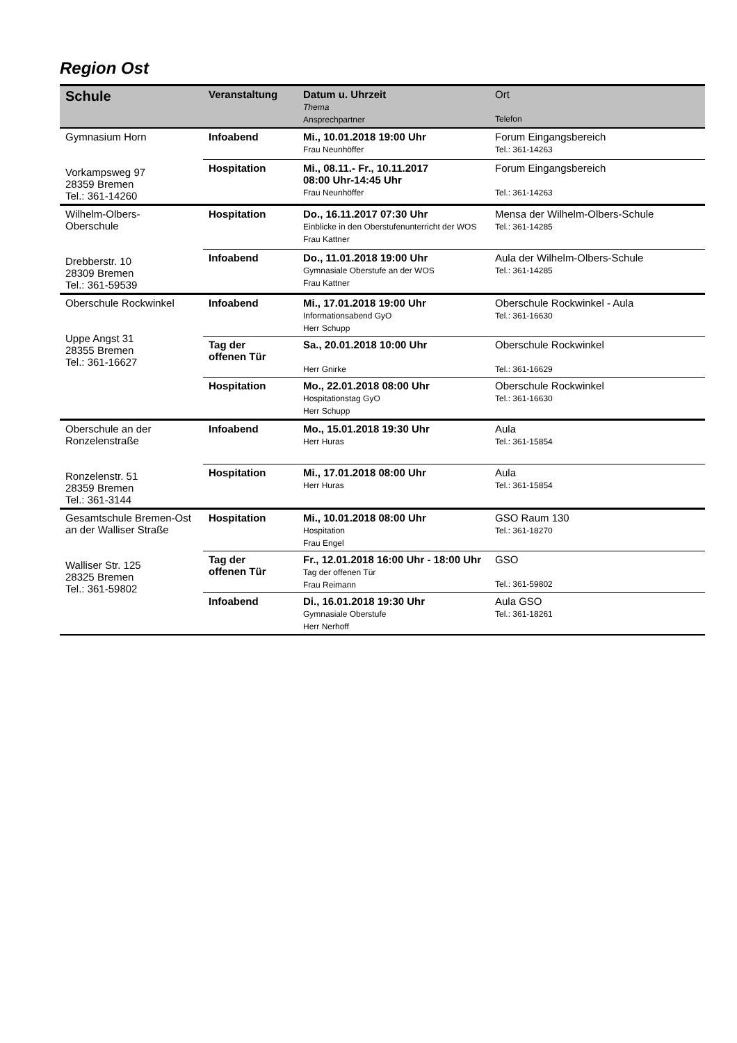Region Ost
| Schule | Veranstaltung | Datum u. Uhrzeit Thema Ansprechpartner | Ort Telefon |
| --- | --- | --- | --- |
| Gymnasium Horn Vorkampsweg 97 28359 Bremen Tel.: 361-14260 | Infoabend | Mi., 10.01.2018 19:00 Uhr Frau Neunhöffer | Forum Eingangsbereich Tel.: 361-14263 |
| | Hospitation | Mi., 08.11.- Fr., 10.11.2017 08:00 Uhr-14:45 Uhr Frau Neunhöffer | Forum Eingangsbereich Tel.: 361-14263 |
| Wilhelm-Olbers- Oberschule Drebberstr. 10 28309 Bremen Tel.: 361-59539 | Hospitation | Do., 16.11.2017 07:30 Uhr Einblicke in den Oberstufenunterricht der WOS Frau Kattner | Mensa der Wilhelm-Olbers-Schule Tel.: 361-14285 |
| | Infoabend | Do., 11.01.2018 19:00 Uhr Gymnasiale Oberstufe an der WOS Frau Kattner | Aula der Wilhelm-Olbers-Schule Tel.: 361-14285 |
| Oberschule Rockwinkel Uppe Angst 31 28355 Bremen Tel.: 361-16627 | Infoabend | Mi., 17.01.2018 19:00 Uhr Informationsabend GyO Herr Schupp | Oberschule Rockwinkel - Aula Tel.: 361-16630 |
| | Tag der offenen Tür | Sa., 20.01.2018 10:00 Uhr Herr Gnirke | Oberschule Rockwinkel Tel.: 361-16629 |
| | Hospitation | Mo., 22.01.2018 08:00 Uhr Hospitationstag GyO Herr Schupp | Oberschule Rockwinkel Tel.: 361-16630 |
| Oberschule an der Ronzelenstraße Ronzelenstr. 51 28359 Bremen Tel.: 361-3144 | Infoabend | Mo., 15.01.2018 19:30 Uhr Herr Huras | Aula Tel.: 361-15854 |
| | Hospitation | Mi., 17.01.2018 08:00 Uhr Herr Huras | Aula Tel.: 361-15854 |
| Gesamtschule Bremen-Ost an der Walliser Straße Walliser Str. 125 28325 Bremen Tel.: 361-59802 | Hospitation | Mi., 10.01.2018 08:00 Uhr Hospitation Frau Engel | GSO Raum 130 Tel.: 361-18270 |
| | Tag der offenen Tür | Fr., 12.01.2018 16:00 Uhr - 18:00 Uhr Tag der offenen Tür Frau Reimann | GSO Tel.: 361-59802 |
| | Infoabend | Di., 16.01.2018 19:30 Uhr Gymnasiale Oberstufe Herr Nerhoff | Aula GSO Tel.: 361-18261 |